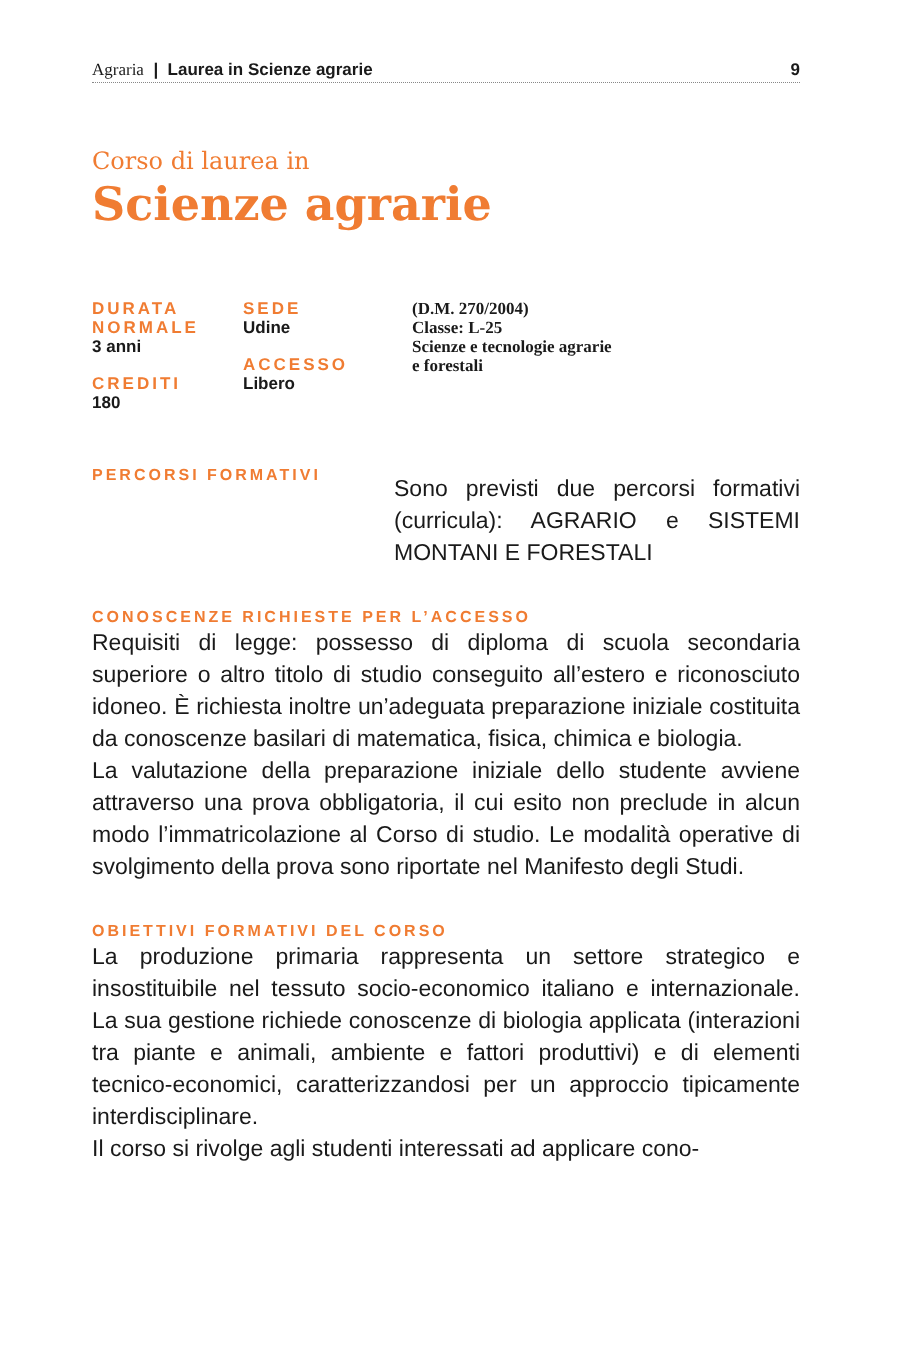Agraria | Laurea in Scienze agrarie 9
Corso di laurea in
Scienze agrarie
DURATA
NORMALE
3 anni
CREDITI
180
SEDE
Udine
ACCESSO
Libero
(D.M. 270/2004)
Classe: L-25
Scienze e tecnologie agrarie
e forestali
PERCORSI FORMATIVI
Sono previsti due percorsi formativi (curricula): AGRARIO e SISTEMI MONTANI E FORESTALI
CONOSCENZE RICHIESTE PER L’ACCESSO
Requisiti di legge: possesso di diploma di scuola secondaria superiore o altro titolo di studio conseguito all’estero e riconosciuto idoneo. È richiesta inoltre un’adeguata preparazione iniziale costituita da conoscenze basilari di matematica, fisica, chimica e biologia.
La valutazione della preparazione iniziale dello studente avviene attraverso una prova obbligatoria, il cui esito non preclude in alcun modo l’immatricolazione al Corso di studio. Le modalità operative di svolgimento della prova sono riportate nel Manifesto degli Studi.
OBIETTIVI FORMATIVI DEL CORSO
La produzione primaria rappresenta un settore strategico e insostituibile nel tessuto socio-economico italiano e internazionale. La sua gestione richiede conoscenze di biologia applicata (interazioni tra piante e animali, ambiente e fattori produttivi) e di elementi tecnico-economici, caratterizzandosi per un approccio tipicamente interdisciplinare.
Il corso si rivolge agli studenti interessati ad applicare cono-